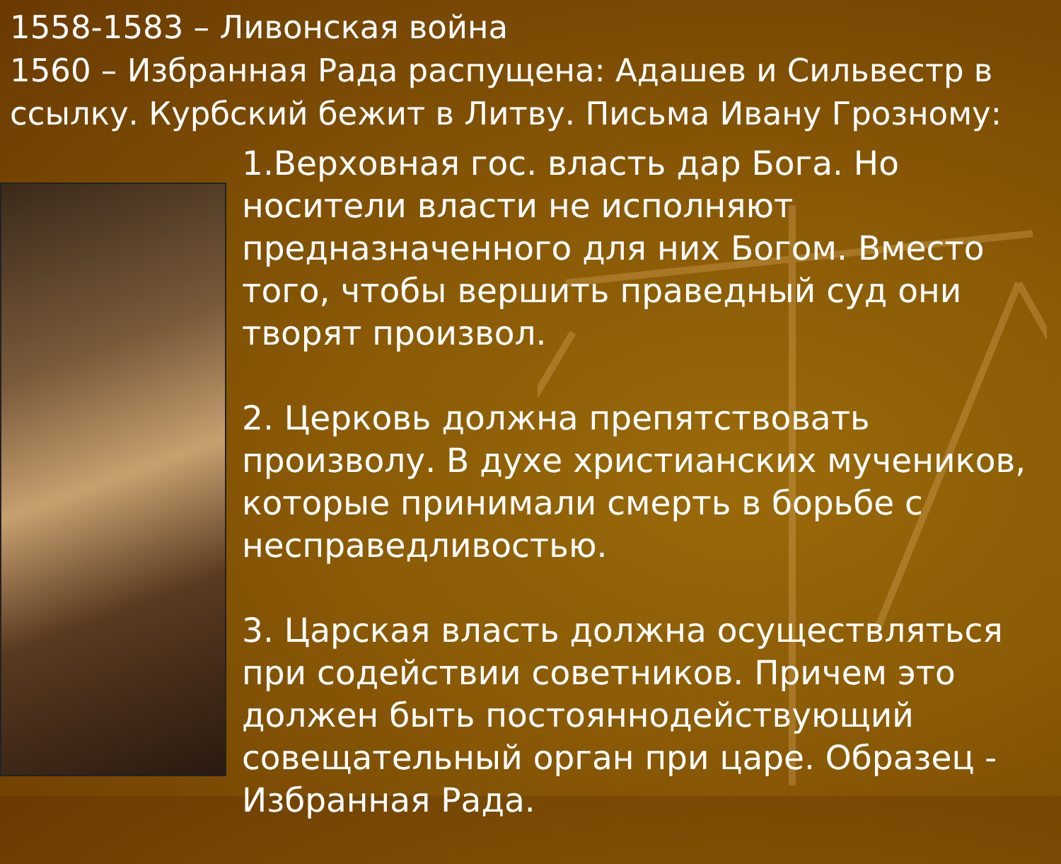1558-1583 – Ливонская война
1560 – Избранная Рада распущена: Адашев и Сильвестр в ссылку. Курбский бежит в Литву. Письма Ивану Грозному:
1.Верховная гос. власть дар Бога. Но носители власти не исполняют предназначенного для них Богом. Вместо того, чтобы вершить праведный суд они творят произвол.
2. Церковь должна препятствовать произволу. В духе христианских мучеников, которые принимали смерть в борьбе с несправедливостью.
3. Царская власть должна осуществляться при содействии советников. Причем это должен быть постояннодействующий совещательный орган при царе. Образец - Избранная Рада.